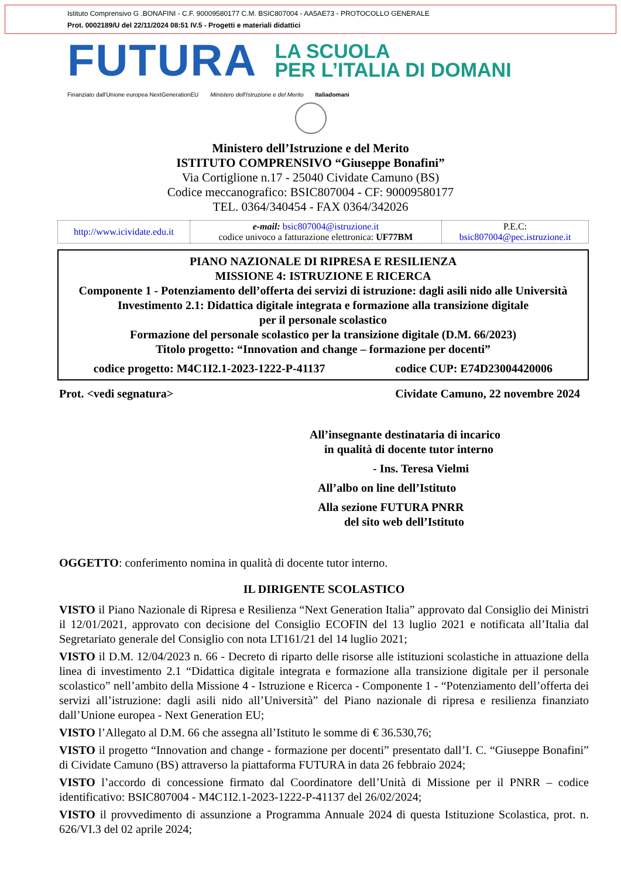Istituto Comprensivo G .BONAFINI - C.F. 90009580177 C.M. BSIC807004 - AA5AE73 - PROTOCOLLO GENERALE
Prot. 0002189/U del 22/11/2024 08:51 IV.5 - Progetti e materiali didattici
FUTURA
LA SCUOLA
PER L’ITALIA DI DOMANI
Finanziato dall'Unione europea NextGenerationEU Ministero dell'Istruzione e del Merito Italiadomani
Ministero dell’Istruzione e del Merito
ISTITUTO COMPRENSIVO “Giuseppe Bonafini”
Via Cortiglione n.17 - 25040 Cividate Camuno (BS)
Codice meccanografico: BSIC807004 - CF: 90009580177
TEL. 0364/340454 - FAX 0364/342026
| http://www.icividate.edu.it | e-mail: bsic807004@istruzione.it codice univoco a fatturazione elettronica: UF77BM | P.E.C: bsic807004@pec.istruzione.it |
PIANO NAZIONALE DI RIPRESA E RESILIENZA
MISSIONE 4: ISTRUZIONE E RICERCA
Componente 1 - Potenziamento dell’offerta dei servizi di istruzione: dagli asili nido alle Università
Investimento 2.1: Didattica digitale integrata e formazione alla transizione digitale
per il personale scolastico
Formazione del personale scolastico per la transizione digitale (D.M. 66/2023)
Titolo progetto: “Innovation and change – formazione per docenti”
codice progetto: M4C1I2.1-2023-1222-P-41137 codice CUP: E74D23004420006
Prot. <vedi segnatura> Cividate Camuno, 22 novembre 2024
All’insegnante destinataria di incarico
in qualità di docente tutor interno
- Ins. Teresa Vielmi
All’albo on line dell’Istituto
Alla sezione FUTURA PNRR
del sito web dell’Istituto
OGGETTO: conferimento nomina in qualità di docente tutor interno.
IL DIRIGENTE SCOLASTICO
VISTO il Piano Nazionale di Ripresa e Resilienza “Next Generation Italia” approvato dal Consiglio dei Ministri il 12/01/2021, approvato con decisione del Consiglio ECOFIN del 13 luglio 2021 e notificata all’Italia dal Segretariato generale del Consiglio con nota LT161/21 del 14 luglio 2021;
VISTO il D.M. 12/04/2023 n. 66 - Decreto di riparto delle risorse alle istituzioni scolastiche in attuazione della linea di investimento 2.1 “Didattica digitale integrata e formazione alla transizione digitale per il personale scolastico” nell’ambito della Missione 4 - Istruzione e Ricerca - Componente 1 - “Potenziamento dell’offerta dei servizi all’istruzione: dagli asili nido all’Università” del Piano nazionale di ripresa e resilienza finanziato dall’Unione europea - Next Generation EU;
VISTO l’Allegato al D.M. 66 che assegna all’Istituto le somme di € 36.530,76;
VISTO il progetto “Innovation and change - formazione per docenti” presentato dall’I. C. “Giuseppe Bonafini” di Cividate Camuno (BS) attraverso la piattaforma FUTURA in data 26 febbraio 2024;
VISTO l’accordo di concessione firmato dal Coordinatore dell’Unità di Missione per il PNRR – codice identificativo: BSIC807004 - M4C1I2.1-2023-1222-P-41137 del 26/02/2024;
VISTO il provvedimento di assunzione a Programma Annuale 2024 di questa Istituzione Scolastica, prot. n. 626/VI.3 del 02 aprile 2024;